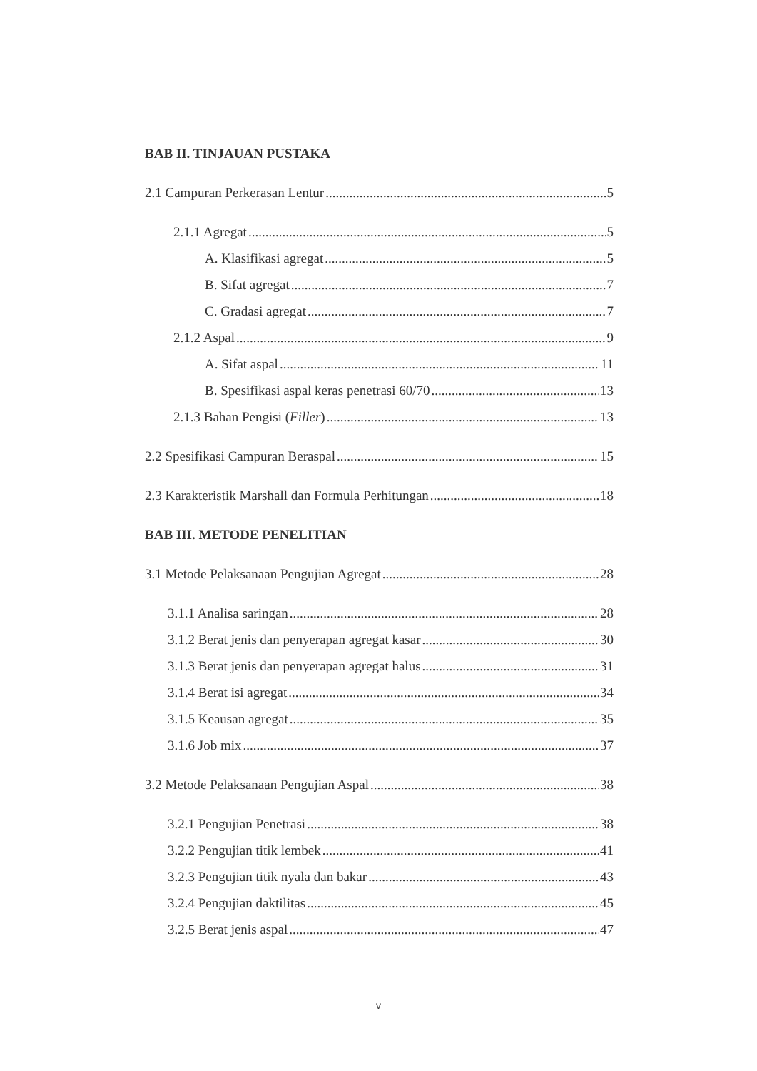BAB II. TINJAUAN PUSTAKA
2.1 Campuran Perkerasan Lentur 5
2.1.1 Agregat 5
A. Klasifikasi agregat 5
B. Sifat agregat 7
C. Gradasi agregat 7
2.1.2 Aspal 9
A. Sifat aspal 11
B. Spesifikasi aspal keras penetrasi 60/70 13
2.1.3 Bahan Pengisi (Filler) 13
2.2 Spesifikasi Campuran Beraspal 15
2.3 Karakteristik Marshall dan Formula Perhitungan 18
BAB III. METODE PENELITIAN
3.1 Metode Pelaksanaan Pengujian Agregat 28
3.1.1 Analisa saringan 28
3.1.2 Berat jenis dan penyerapan agregat kasar 30
3.1.3 Berat jenis dan penyerapan agregat halus 31
3.1.4 Berat isi agregat 34
3.1.5 Keausan agregat 35
3.1.6 Job mix 37
3.2 Metode Pelaksanaan Pengujian Aspal 38
3.2.1 Pengujian Penetrasi 38
3.2.2 Pengujian titik lembek 41
3.2.3 Pengujian titik nyala dan bakar 43
3.2.4 Pengujian daktilitas 45
3.2.5 Berat jenis aspal 47
v